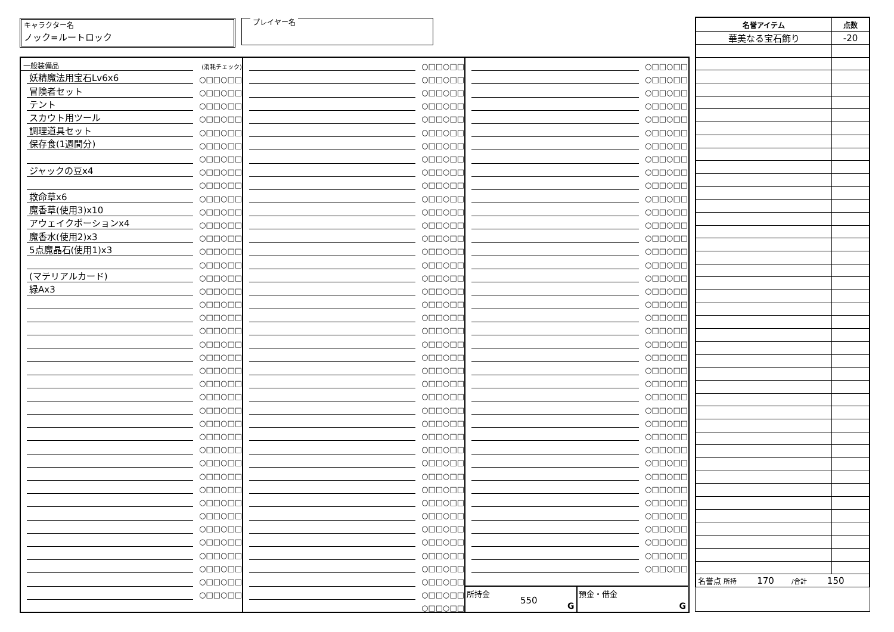キャラクター名
ノック=ルートロック
プレイヤー名
| 一般装備品 | | (消耗チェック) |
| | 妖精魔法用宝石Lv6x6 | ○□□○□□ |
| | 冒険者セット | ○□□○□□ |
| | テント | ○□□○□□ |
| | スカウト用ツール | ○□□○□□ |
| | 調理道具セット | ○□□○□□ |
| | 保存食(1週間分) | ○□□○□□ |
| | | ○□□○□□ |
| | ジャックの豆x4 | ○□□○□□ |
| | | ○□□○□□ |
| | 救命草x6 | ○□□○□□ |
| | 魔香草(使用3)x10 | ○□□○□□ |
| | アウェイクポーションx4 | ○□□○□□ |
| | 魔香水(使用2)x3 | ○□□○□□ |
| | 5点魔晶石(使用1)x3 | ○□□○□□ |
| | | ○□□○□□ |
| | (マテリアルカード) | ○□□○□□ |
| | 緑Ax3 | ○□□○□□ |
| | | ○□□○□□ |
| | | ○□□○□□ |
| | | ○□□○□□ |
| | | ○□□○□□ |
| | | ○□□○□□ |
| | | ○□□○□□ |
| | | ○□□○□□ |
| | | ○□□○□□ |
| | | ○□□○□□ |
| | | ○□□○□□ |
| | | ○□□○□□ |
| | | ○□□○□□ |
| | | ○□□○□□ |
| | | ○□□○□□ |
| | | ○□□○□□ |
| | | ○□□○□□ |
| | | ○□□○□□ |
| | | ○□□○□□ |
| | | ○□□○□□ |
| | | ○□□○□□ |
| | | ○□□○□□ |
| | | ○□□○□□ |
| | | ○□□○□□ |
| | | ○□□○□□ |
| | | ○□□○□□ |
| | | ○□□○□□ |
| | | ○□□○□□ |
| | | ○□□○□□ |
| | | ○□□○□□ |
| | | ○□□○□□ |
| | | ○□□○□□ |
| | | ○□□○□□ |
| | | ○□□○□□ |
| | | ○□□○□□ |
| | | ○□□○□□ |
| | | ○□□○□□ |
| | | ○□□○□□ |
| | | ○□□○□□ |
| | | ○□□○□□ |
| | | ○□□○□□ |
| | | ○□□○□□ |
| | | ○□□○□□ |
| | | ○□□○□□ |
| | | ○□□○□□ |
| | | ○□□○□□ |
| | | ○□□○□□ |
| | | ○□□○□□ |
| | | ○□□○□□ |
| | | ○□□○□□ |
| | | ○□□○□□ |
| | | ○□□○□□ |
| | | ○□□○□□ |
| | | ○□□○□□ |
| | | ○□□○□□ |
| | | ○□□○□□ |
| | | ○□□○□□ |
| | | ○□□○□□ |
| | | ○□□○□□ |
| | | ○□□○□□ |
| | | ○□□○□□ |
| | | ○□□○□□ |
| | | ○□□○□□ |
| | | ○□□○□□ |
| | | ○□□○□□ |
| | | ○□□○□□ |
| | | ○□□○□□ |
| | | ○□□○□□ |
| | | ○□□○□□ |
| | | ○□□○□□ |
| | | ○□□○□□ |
| | | ○□□○□□ |
| | | ○□□○□□ |
| | | ○□□○□□ |
| | | ○□□○□□ |
| | | ○□□○□□ |
| | | ○□□○□□ |
| | | ○□□○□□ |
| | | ○□□○□□ |
| | | ○□□○□□ |
| | | ○□□○□□ |
| | | ○□□○□□ |
| | | ○□□○□□ |
| | | ○□□○□□ |
| | | ○□□○□□ |
| | | ○□□○□□ |
| | | ○□□○□□ |
| | | ○□□○□□ |
| | | ○□□○□□ |
| | | ○□□○□□ |
| | | ○□□○□□ |
| | | ○□□○□□ |
| | | ○□□○□□ |
| | | ○□□○□□ |
| | | ○□□○□□ |
| | | ○□□○□□ |
| | | ○□□○□□ |
| | | ○□□○□□ |
| | | ○□□○□□ |
| | | ○□□○□□ |
| | | ○□□○□□ |
| | | ○□□○□□ |
| | | ○□□○□□ |
| | | ○□□○□□ |
| | | ○□□○□□ |
所持金
550
G
預金・借金
G
| 名誉アイテム | 点数 |
| --- | --- |
| 華美なる宝石飾り | -20 |
| 名誉点 所持 170 /合計 150 | |